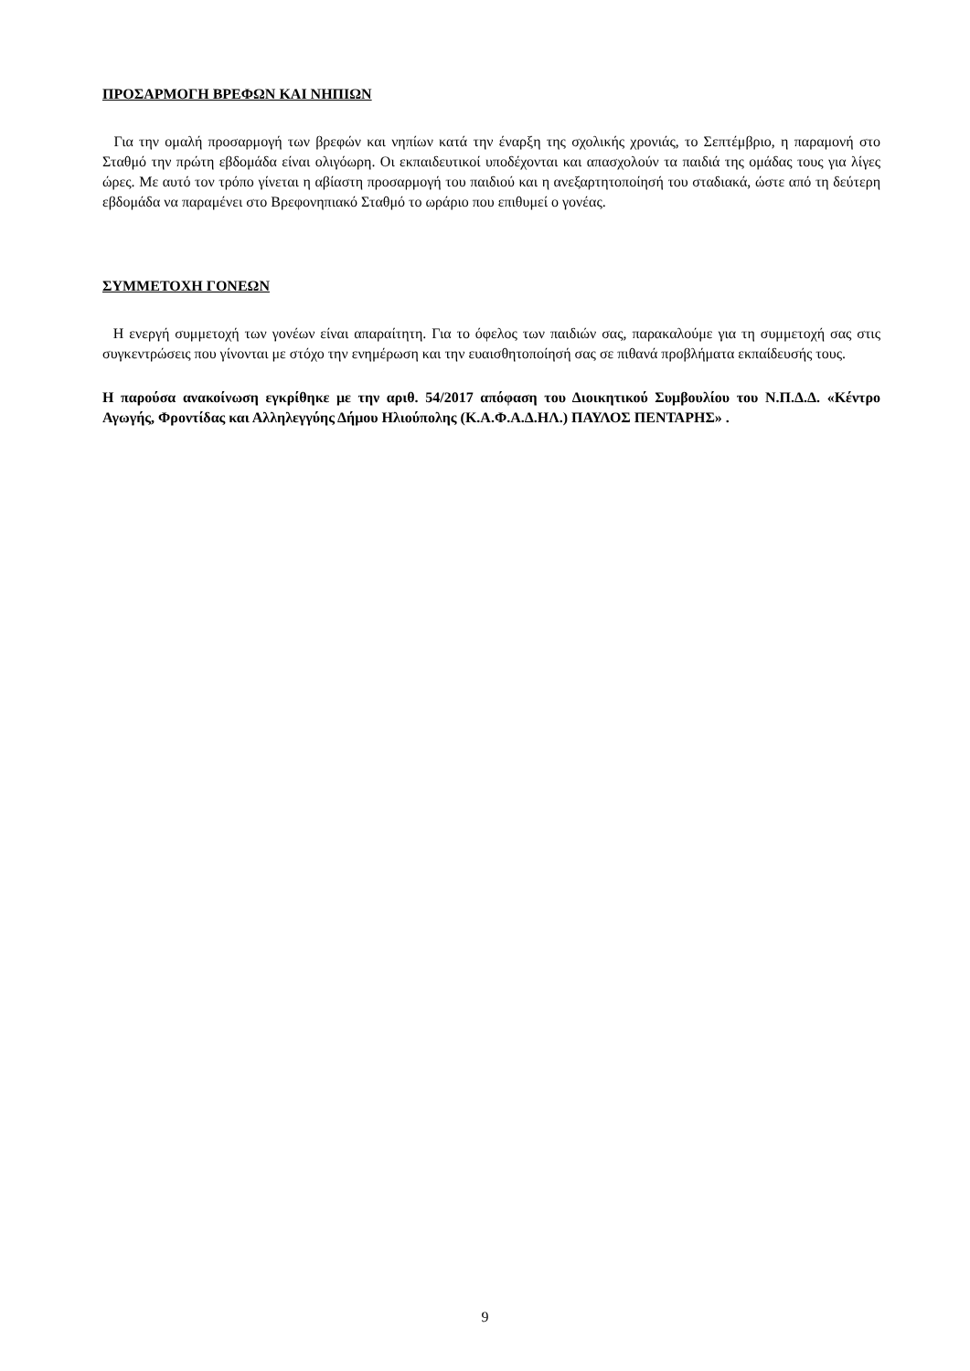ΠΡΟΣΑΡΜΟΓΗ ΒΡΕΦΩΝ ΚΑΙ ΝΗΠΙΩΝ
Για την ομαλή προσαρμογή των βρεφών και νηπίων κατά την έναρξη της σχολικής χρονιάς, το Σεπτέμβριο, η παραμονή στο Σταθμό την πρώτη εβδομάδα είναι ολιγόωρη. Οι εκπαιδευτικοί υποδέχονται και απασχολούν τα παιδιά της ομάδας τους για λίγες ώρες. Με αυτό τον τρόπο γίνεται η αβίαστη προσαρμογή του παιδιού και η ανεξαρτητοποίησή του σταδιακά, ώστε από τη δεύτερη εβδομάδα να παραμένει στο Βρεφονηπιακό Σταθμό το ωράριο που επιθυμεί ο γονέας.
ΣΥΜΜΕΤΟΧΗ ΓΟΝΕΩΝ
Η ενεργή συμμετοχή των γονέων είναι απαραίτητη. Για το όφελος των παιδιών σας, παρακαλούμε για τη συμμετοχή σας στις συγκεντρώσεις που γίνονται με στόχο την ενημέρωση και την ευαισθητοποίησή σας σε πιθανά προβλήματα εκπαίδευσής τους.
Η παρούσα ανακοίνωση εγκρίθηκε με την αριθ. 54/2017 απόφαση του Διοικητικού Συμβουλίου του Ν.Π.Δ.Δ. «Κέντρο Αγωγής, Φροντίδας και Αλληλεγγύης Δήμου Ηλιούπολης (Κ.Α.Φ.Α.Δ.ΗΛ.) ΠΑΥΛΟΣ ΠΕΝΤΑΡΗΣ» .
9